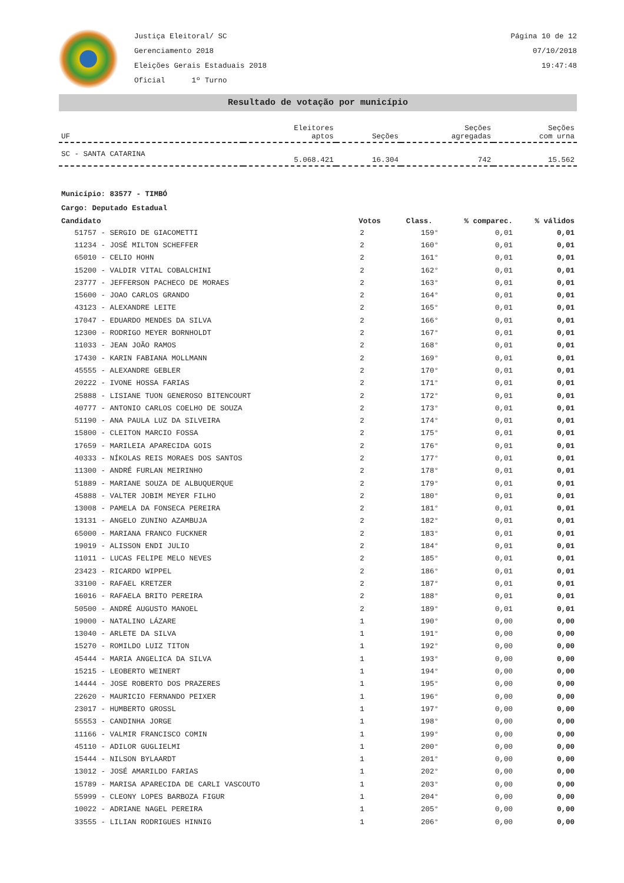Justiça Eleitoral/ SC
Gerenciamento 2018
Eleições Gerais Estaduais 2018
Oficial 1º Turno
Página 10 de 12
07/10/2018
19:47:48
Resultado de votação por município
| UF | Eleitores aptos | Seções | Seções agregadas | Seções com urna |
| --- | --- | --- | --- | --- |
| SC - SANTA CATARINA | 5.068.421 | 16.304 | 742 | 15.562 |
Município: 83577 - TIMBÓ
Cargo: Deputado Estadual
| Candidato | Votos | Class. | % comparec. | % válidos |
| --- | --- | --- | --- | --- |
| 51757 - SERGIO DE GIACOMETTI | 2 | 159° | 0,01 | 0,01 |
| 11234 - JOSÉ MILTON SCHEFFER | 2 | 160° | 0,01 | 0,01 |
| 65010 - CELIO HOHN | 2 | 161° | 0,01 | 0,01 |
| 15200 - VALDIR VITAL COBALCHINI | 2 | 162° | 0,01 | 0,01 |
| 23777 - JEFFERSON PACHECO DE MORAES | 2 | 163° | 0,01 | 0,01 |
| 15600 - JOAO CARLOS GRANDO | 2 | 164° | 0,01 | 0,01 |
| 43123 - ALEXANDRE LEITE | 2 | 165° | 0,01 | 0,01 |
| 17047 - EDUARDO MENDES DA SILVA | 2 | 166° | 0,01 | 0,01 |
| 12300 - RODRIGO MEYER BORNHOLDT | 2 | 167° | 0,01 | 0,01 |
| 11033 - JEAN JOÃO RAMOS | 2 | 168° | 0,01 | 0,01 |
| 17430 - KARIN FABIANA MOLLMANN | 2 | 169° | 0,01 | 0,01 |
| 45555 - ALEXANDRE GEBLER | 2 | 170° | 0,01 | 0,01 |
| 20222 - IVONE HOSSA FARIAS | 2 | 171° | 0,01 | 0,01 |
| 25888 - LISIANE TUON GENEROSO BITENCOURT | 2 | 172° | 0,01 | 0,01 |
| 40777 - ANTONIO CARLOS COELHO DE SOUZA | 2 | 173° | 0,01 | 0,01 |
| 51190 - ANA PAULA LUZ DA SILVEIRA | 2 | 174° | 0,01 | 0,01 |
| 15800 - CLEITON MARCIO FOSSA | 2 | 175° | 0,01 | 0,01 |
| 17659 - MARILEIA APARECIDA GOIS | 2 | 176° | 0,01 | 0,01 |
| 40333 - NÍKOLAS REIS MORAES DOS SANTOS | 2 | 177° | 0,01 | 0,01 |
| 11300 - ANDRÉ FURLAN MEIRINHO | 2 | 178° | 0,01 | 0,01 |
| 51889 - MARIANE SOUZA DE ALBUQUERQUE | 2 | 179° | 0,01 | 0,01 |
| 45888 - VALTER JOBIM MEYER FILHO | 2 | 180° | 0,01 | 0,01 |
| 13008 - PAMELA DA FONSECA PEREIRA | 2 | 181° | 0,01 | 0,01 |
| 13131 - ANGELO ZUNINO AZAMBUJA | 2 | 182° | 0,01 | 0,01 |
| 65000 - MARIANA FRANCO FUCKNER | 2 | 183° | 0,01 | 0,01 |
| 19019 - ALISSON ENDI JULIO | 2 | 184° | 0,01 | 0,01 |
| 11011 - LUCAS FELIPE MELO NEVES | 2 | 185° | 0,01 | 0,01 |
| 23423 - RICARDO WIPPEL | 2 | 186° | 0,01 | 0,01 |
| 33100 - RAFAEL KRETZER | 2 | 187° | 0,01 | 0,01 |
| 16016 - RAFAELA BRITO PEREIRA | 2 | 188° | 0,01 | 0,01 |
| 50500 - ANDRÉ AUGUSTO MANOEL | 2 | 189° | 0,01 | 0,01 |
| 19000 - NATALINO LÁZARE | 1 | 190° | 0,00 | 0,00 |
| 13040 - ARLETE DA SILVA | 1 | 191° | 0,00 | 0,00 |
| 15270 - ROMILDO LUIZ TITON | 1 | 192° | 0,00 | 0,00 |
| 45444 - MARIA ANGELICA DA SILVA | 1 | 193° | 0,00 | 0,00 |
| 15215 - LEOBERTO WEINERT | 1 | 194° | 0,00 | 0,00 |
| 14444 - JOSE ROBERTO DOS PRAZERES | 1 | 195° | 0,00 | 0,00 |
| 22620 - MAURICIO FERNANDO PEIXER | 1 | 196° | 0,00 | 0,00 |
| 23017 - HUMBERTO GROSSL | 1 | 197° | 0,00 | 0,00 |
| 55553 - CANDINHA JORGE | 1 | 198° | 0,00 | 0,00 |
| 11166 - VALMIR FRANCISCO COMIN | 1 | 199° | 0,00 | 0,00 |
| 45110 - ADILOR GUGLIELMI | 1 | 200° | 0,00 | 0,00 |
| 15444 - NILSON BYLAARDT | 1 | 201° | 0,00 | 0,00 |
| 13012 - JOSÉ AMARILDO FARIAS | 1 | 202° | 0,00 | 0,00 |
| 15789 - MARISA APARECIDA DE CARLI VASCOUTO | 1 | 203° | 0,00 | 0,00 |
| 55999 - CLEONY LOPES BARBOZA FIGUR | 1 | 204° | 0,00 | 0,00 |
| 10022 - ADRIANE NAGEL PEREIRA | 1 | 205° | 0,00 | 0,00 |
| 33555 - LILIAN RODRIGUES HINNIG | 1 | 206° | 0,00 | 0,00 |